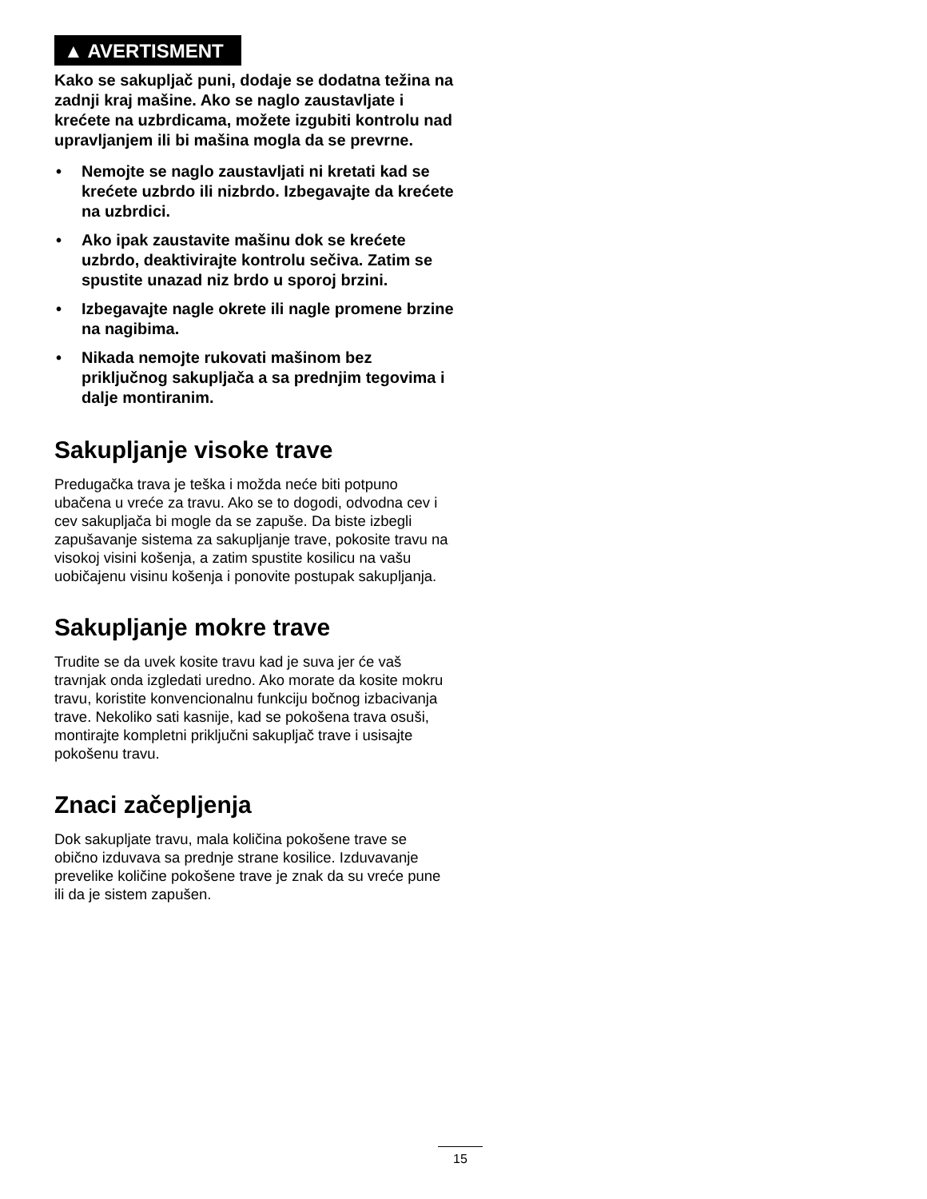▲ AVERTISMENT
Kako se sakupljač puni, dodaje se dodatna težina na zadnji kraj mašine. Ako se naglo zaustavljate i krećete na uzbrdicama, možete izgubiti kontrolu nad upravljanjem ili bi mašina mogla da se prevrne.
• Nemojte se naglo zaustavljati ni kretati kad se krećete uzbrdo ili nizbrdo. Izbegavajte da krećete na uzbrdici.
• Ako ipak zaustavite mašinu dok se krećete uzbrdo, deaktivirajte kontrolu sečiva. Zatim se spustite unazad niz brdo u sporoj brzini.
• Izbegavajte nagle okrete ili nagle promene brzine na nagibima.
• Nikada nemojte rukovati mašinom bez priključnog sakupljača a sa prednjim tegovima i dalje montiranim.
Sakupljanje visoke trave
Predugačka trava je teška i možda neće biti potpuno ubačena u vreće za travu. Ako se to dogodi, odvodna cev i cev sakupljača bi mogle da se zapuše. Da biste izbegli zapušavanje sistema za sakupljanje trave, pokosite travu na visokoj visini košenja, a zatim spustite kosilicu na vašu uobičajenu visinu košenja i ponovite postupak sakupljanja.
Sakupljanje mokre trave
Trudite se da uvek kosite travu kad je suva jer će vaš travnjak onda izgledati uredno. Ako morate da kosite mokru travu, koristite konvencionalnu funkciju bočnog izbacivanja trave. Nekoliko sati kasnije, kad se pokošena trava osuši, montirajte kompletni priključni sakupljač trave i usisajte pokošenu travu.
Znaci začepljenja
Dok sakupljate travu, mala količina pokošene trave se obično izduvava sa prednje strane kosilice. Izduvavanje prevelike količine pokošene trave je znak da su vreće pune ili da je sistem zapušen.
15